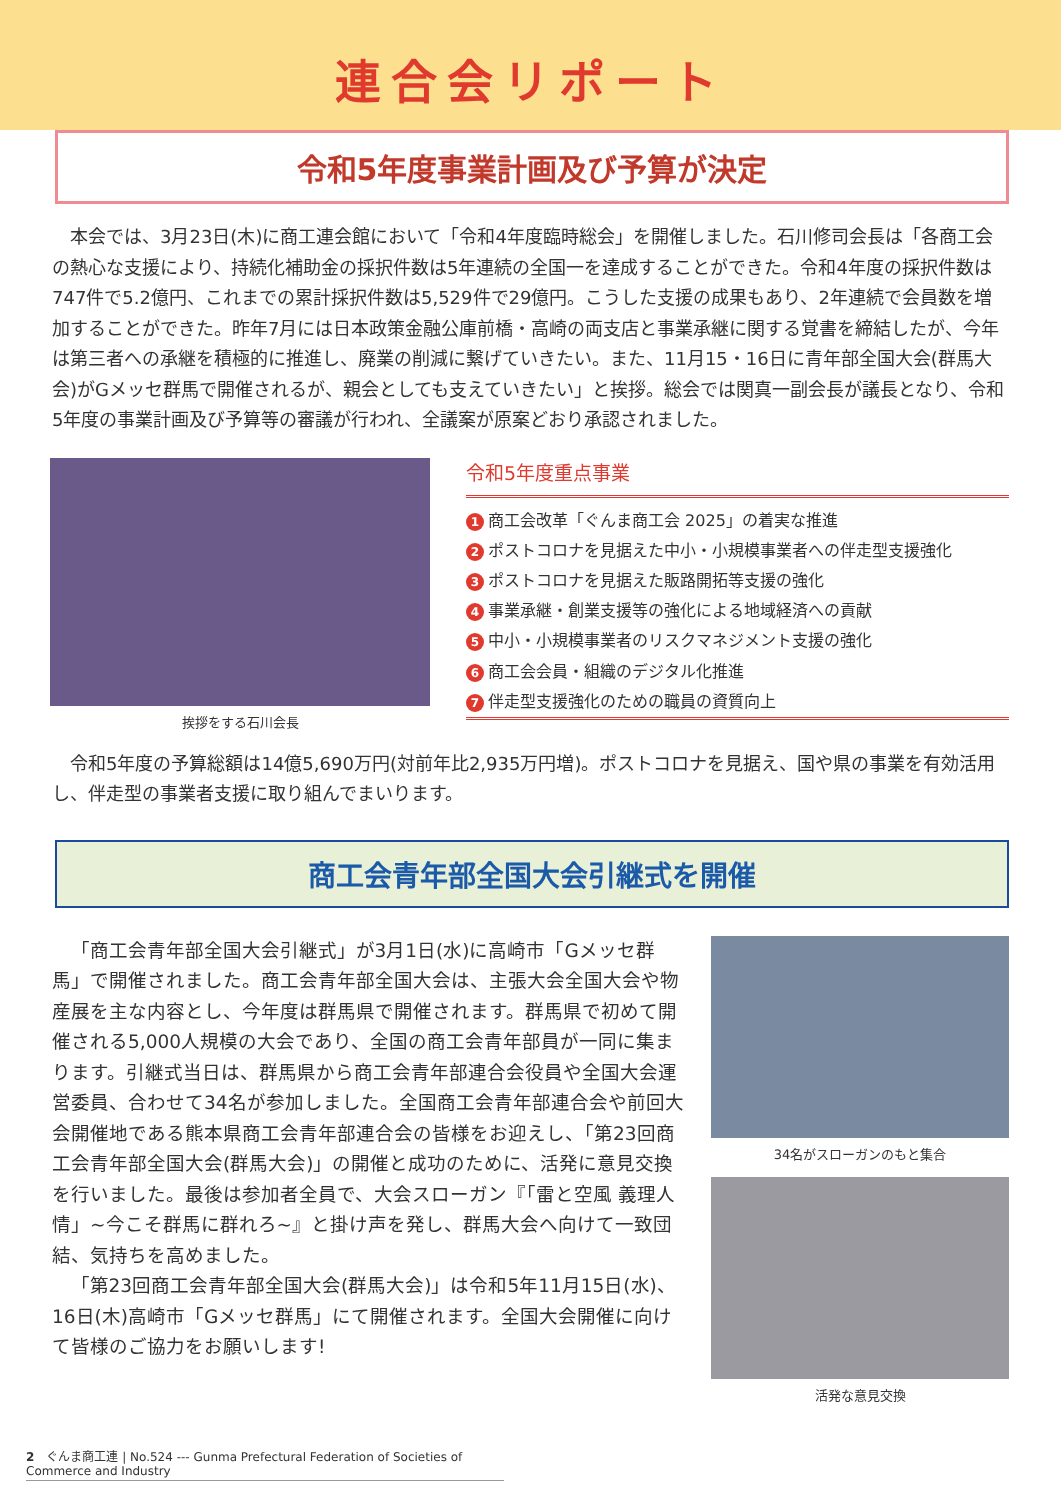連合会リポート
令和5年度事業計画及び予算が決定
本会では、3月23日(木)に商工連会館において「令和4年度臨時総会」を開催しました。石川修司会長は「各商工会の熱心な支援により、持続化補助金の採択件数は5年連続の全国一を達成することができた。令和4年度の採択件数は747件で5.2億円、これまでの累計採択件数は5,529件で29億円。こうした支援の成果もあり、2年連続で会員数を増加することができた。昨年7月には日本政策金融公庫前橋・高崎の両支店と事業承継に関する覚書を締結したが、今年は第三者への承継を積極的に推進し、廃業の削減に繋げていきたい。また、11月15・16日に青年部全国大会(群馬大会)がGメッセ群馬で開催されるが、親会としても支えていきたい」と挨拶。総会では関真一副会長が議長となり、令和5年度の事業計画及び予算等の審議が行われ、全議案が原案どおり承認されました。
挨拶をする石川会長
令和5年度重点事業
1 商工会改革「ぐんま商工会 2025」の着実な推進
2 ポストコロナを見据えた中小・小規模事業者への伴走型支援強化
3 ポストコロナを見据えた販路開拓等支援の強化
4 事業承継・創業支援等の強化による地域経済への貢献
5 中小・小規模事業者のリスクマネジメント支援の強化
6 商工会会員・組織のデジタル化推進
7 伴走型支援強化のための職員の資質向上
令和5年度の予算総額は14億5,690万円(対前年比2,935万円増)。ポストコロナを見据え、国や県の事業を有効活用し、伴走型の事業者支援に取り組んでまいります。
商工会青年部全国大会引継式を開催
「商工会青年部全国大会引継式」が3月1日(水)に高崎市「Gメッセ群馬」で開催されました。商工会青年部全国大会は、主張大会全国大会や物産展を主な内容とし、今年度は群馬県で開催されます。群馬県で初めて開催される5,000人規模の大会であり、全国の商工会青年部員が一同に集まります。引継式当日は、群馬県から商工会青年部連合会役員や全国大会運営委員、合わせて34名が参加しました。全国商工会青年部連合会や前回大会開催地である熊本県商工会青年部連合会の皆様をお迎えし、「第23回商工会青年部全国大会(群馬大会)」の開催と成功のために、活発に意見交換を行いました。最後は参加者全員で、大会スローガン『「雷と空風 義理人情」~今こそ群馬に群れろ~』と掛け声を発し、群馬大会へ向けて一致団結、気持ちを高めました。
「第23回商工会青年部全国大会(群馬大会)」は令和5年11月15日(水)、16日(木)高崎市「Gメッセ群馬」にて開催されます。全国大会開催に向けて皆様のご協力をお願いします!
34名がスローガンのもと集合
活発な意見交換
2　ぐんま商工連 | No.524 --- Gunma Prefectural Federation of Societies of Commerce and Industry